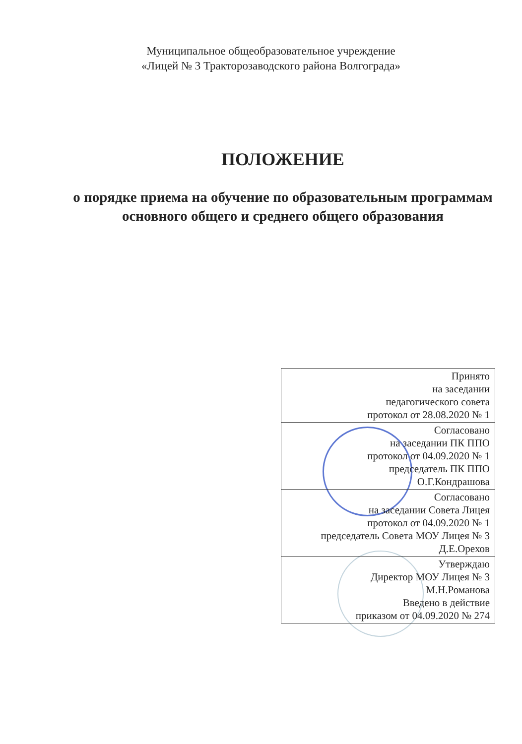Муниципальное общеобразовательное учреждение
«Лицей № 3 Тракторозаводского района Волгограда»
ПОЛОЖЕНИЕ
о порядке приема на обучение по образовательным программам основного общего и среднего общего образования
| Принято на заседании педагогического совета протокол от 28.08.2020 № 1 |
| Согласовано на заседании ПК ППО протокол от 04.09.2020 № 1 председатель ПК ППО О.Г.Кондрашова |
| Согласовано на заседании Совета Лицея протокол от 04.09.2020 № 1 председатель Совета МОУ Лицея № 3 Д.Е.Орехов |
| Утверждаю Директор МОУ Лицея № 3 М.Н.Романова Введено в действие приказом от 04.09.2020 № 274 |